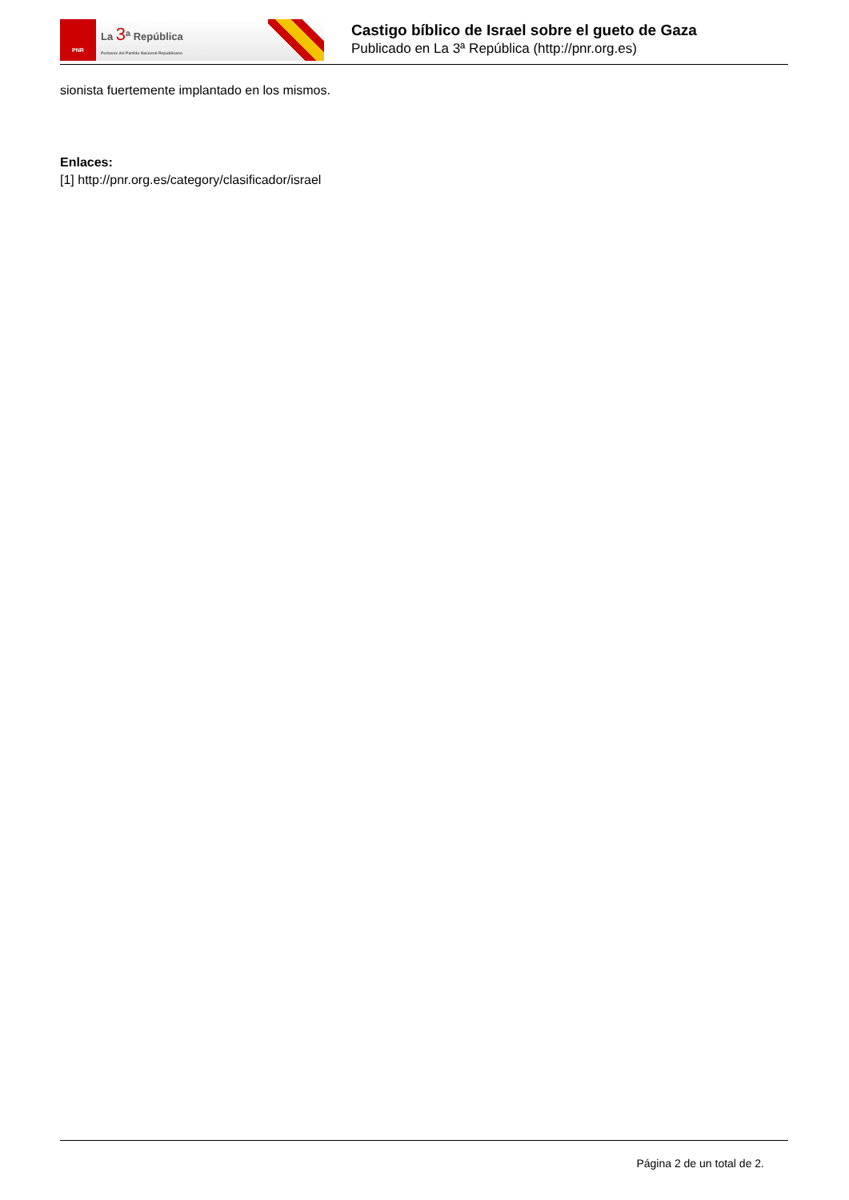PNR
La 3<sup>a</sup> República
Portavoz del Partido Nacional Republicano
Castigo bíblico de Israel sobre el gueto de Gaza
Publicado en La 3ª República (http://pnr.org.es)
sionista fuertemente implantado en los mismos.
Enlaces:
[1] http://pnr.org.es/category/clasificador/israel
Página 2 de un total de 2.